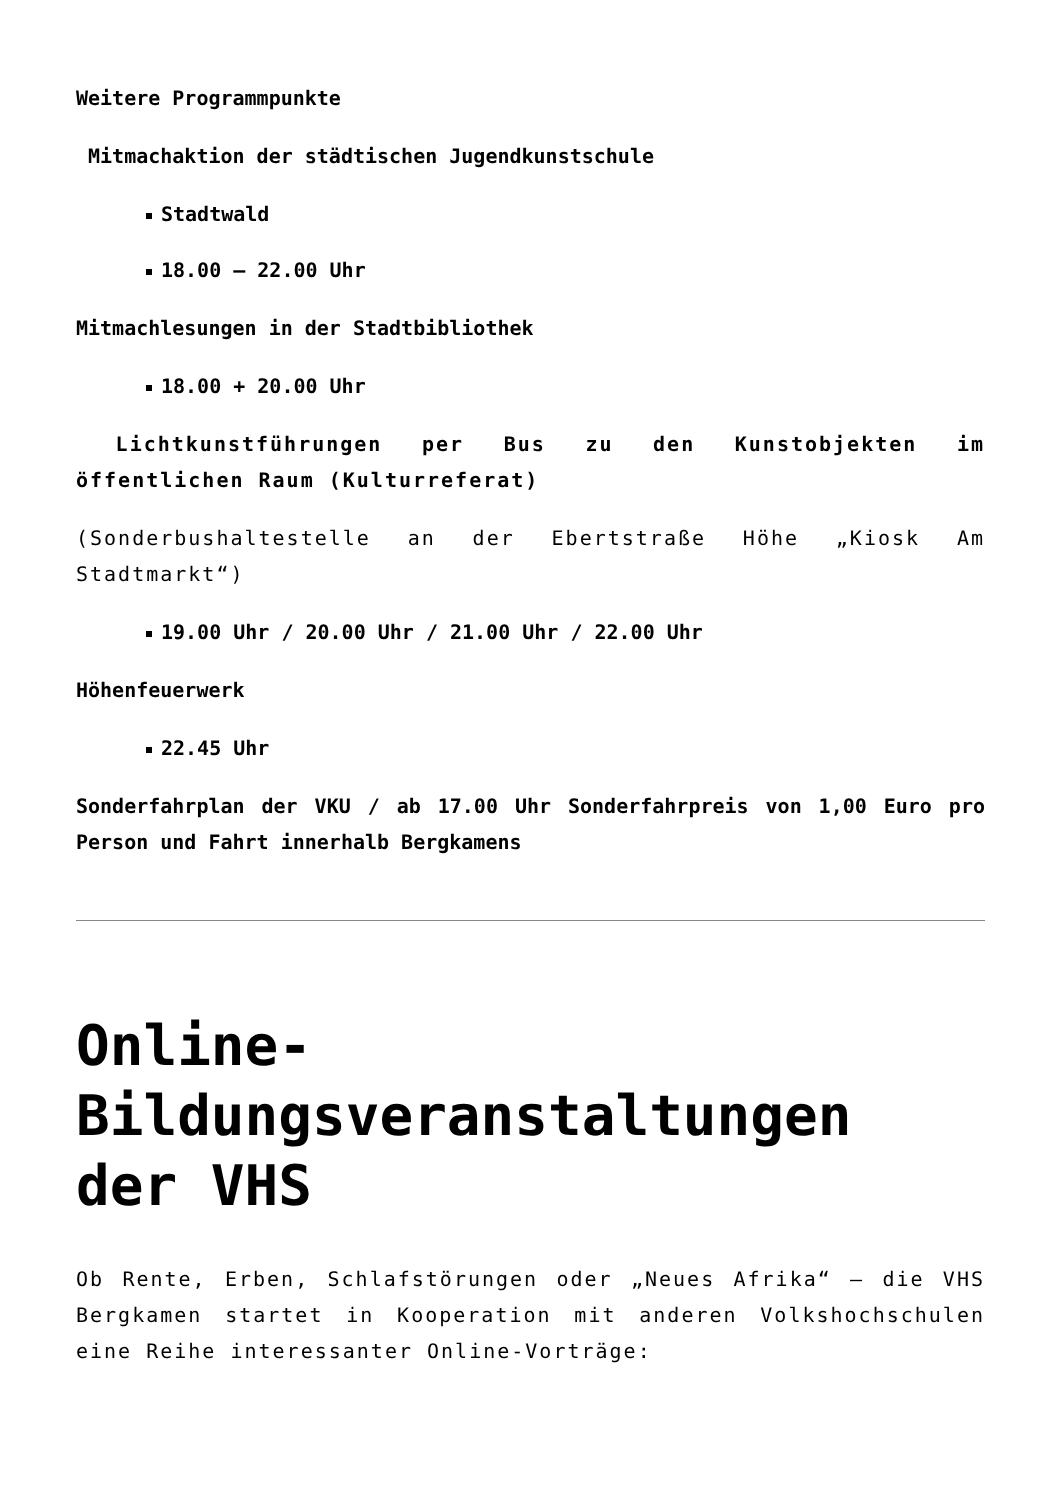Weitere Programmpunkte
Mitmachaktion der städtischen Jugendkunstschule
Stadtwald
18.00 – 22.00 Uhr
Mitmachlesungen in der Stadtbibliothek
18.00 + 20.00 Uhr
Lichtkunstführungen per Bus zu den Kunstobjekten im öffentlichen Raum (Kulturreferat)
(Sonderbushaltestelle an der Ebertstraße Höhe „Kiosk Am Stadtmarkt“)
19.00 Uhr / 20.00 Uhr / 21.00 Uhr / 22.00 Uhr
Höhenfeuerwerk
22.45 Uhr
Sonderfahrplan der VKU / ab 17.00 Uhr Sonderfahrpreis von 1,00 Euro pro Person und Fahrt innerhalb Bergkamens
Online-Bildungsveranstaltungen der VHS
Ob Rente, Erben, Schlafstörungen oder „Neues Afrika“ – die VHS Bergkamen startet in Kooperation mit anderen Volkshochschulen eine Reihe interessanter Online-Vorträge: